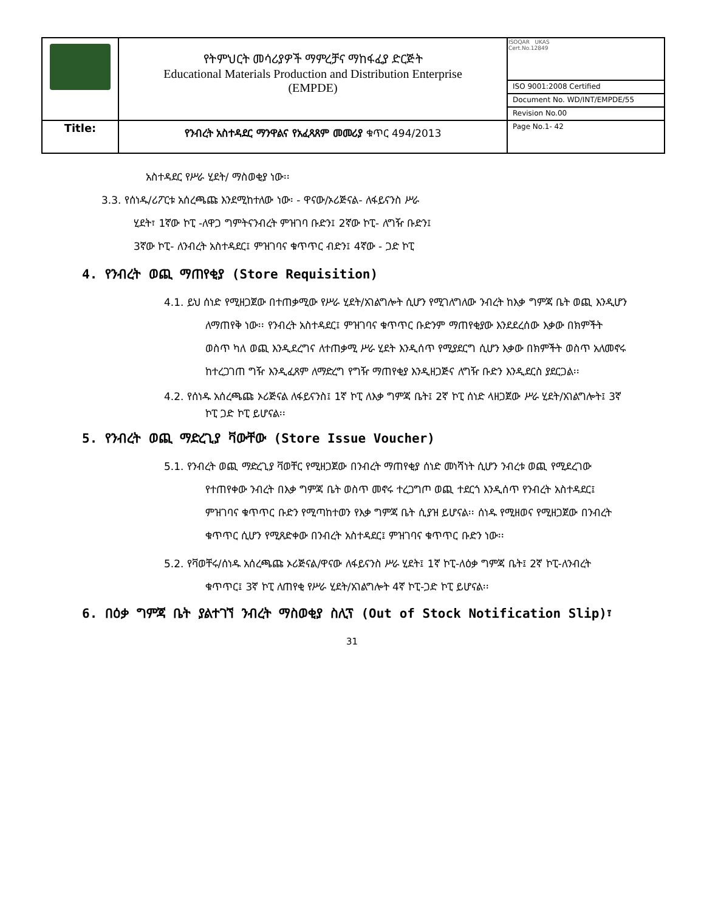| | የትምህርት መሳሪያዎች ማምረቻና ማከፋፈያ ድርጅት Educational Materials Production and Distribution Enterprise (EMPDE) | ISOQAR UKAS Cert.No.12849 |
| | | ISO 9001:2008 Certified |
| | | Document No. WD/INT/EMPDE/55 |
| | | Revision No.00 |
| Title: | የንብረት አስተዳደር ማንዋልና የአፈጻጸም መመሪያ ቁጥር 494/2013 | Page No.1- 42 |
አስተዳደር የሥራ ሂደት/ ማስወቂያ ነው፡፡
3.3. የሰነዱ/ሪፖርቱ አሰረጫጩ እንደሚከተለው ነው፡ - ዋናው/ኦሪጅናል- ለፋይናንስ ሥራ
ሂደት፣ 1ኛው ኮፒ -ለዋጋ ግምትናንብረት ምዝገባ ቡድን፤ 2ኛው ኮፒ- ለግዥ ቡድን፤
3ኛው ኮፒ- ለንብረት አስተዳደር፤ ምዝገባና ቁጥጥር ብድን፤ 4ኛው - ጋድ ኮፒ
4. የንብረት ወጪ ማጠየቂያ (Store Requisition)
4.1. ይህ ሰነድ የሚዘጋጀው በተጠቃሚው የሥራ ሂደት/አገልግሎት ሲሆን የሚገለግለው ንብረት ከእቃ ግምጃ ቤት ወጪ እንዲሆን ለማጠየቅ ነው፡፡ የንብረት አስተዳደር፤ ምዝገባና ቁጥጥር ቡድንም ማጠየቂያው እንደደረሰው እቃው በክምችት ወስጥ ካለ ወጪ እንዲደረግና ለተጠቃሚ ሥራ ሂደት እንዲሰጥ የሚያደርግ ሲሆን እቃው በክምችት ወስጥ አለመኖሩ ከተረጋገጠ ግዥ እንዲፈጸም ለማድረግ የግዥ ማጠየቂያ እንዲዘጋጅና ለግዥ ቡድን እንዲደርስ ያደርጋል፡፡
4.2. የሰነዱ አሰረጫጩ ኦሪጅናል ለፋይናንስ፤ 1ኛ ኮፒ ለእቃ ግምጃ ቤት፤ 2ኛ ኮፒ ሰነድ ላዘጋጀው ሥራ ሂደት/አገልግሎት፤ 3ኛ ኮፒ ጋድ ኮፒ ይሆናል፡፡
5. የንብረት ወጪ ማድረጊያ ቫውቸው (Store Issue Voucher)
5.1. የንብረት ወጪ ማድረጊያ ቫወቸር የሚዘጋጀው በንብረት ማጠየቂያ ሰነድ መነሻነት ሲሆን ንብረቱ ወጪ የሚደረገው የተጠየቀው ንብረት በእቃ ግምጃ ቤት ወስጥ መኖሩ ተረጋግጦ ወጪ ተደርጎ እንዲሰጥ የንብረት አስተዳደር፤ ምዝገባና ቁጥጥር ቡድን የሚጣከተወን የእቃ ግምጃ ቤት ሲያዝ ይሆናል፡፡ ሰነዱ የሚዘወና የሚዘጋጀው በንብረት ቁጥጥር ሲሆን የሚጸድቀው በንብረት አስተዳደር፤ ምዝገባና ቁጥጥር ቡድን ነው፡፡
5.2. የቫወቸሩ/ሰነዱ አሰረጫጩ ኦሪጅናል/ዋናው ለፋይናንስ ሥራ ሂደት፤ 1ኛ ኮፒ-ለዕቃ ግምጃ ቤት፤ 2ኛ ኮፒ-ለንብረት ቁጥጥር፤ 3ኛ ኮፒ ለጠየቂ የሥራ ሂደት/አገልግሎት 4ኛ ኮፒ-ጋድ ኮፒ ይሆናል፡፡
6. በዕቃ ግምጃ ቤት ያልተገኘ ንብረት ማስወቂያ ስሊፕ (Out of Stock Notification Slip)፣
31